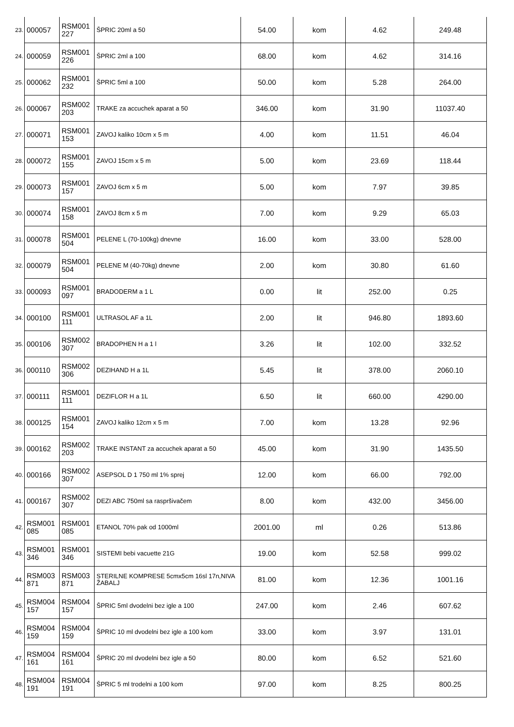| 23. | 000057 | RSM001 227 | ŠPRIC 20ml a 50 | 54.00 | kom | 4.62 | 249.48 |
| 24. | 000059 | RSM001 226 | ŠPRIC 2ml a 100 | 68.00 | kom | 4.62 | 314.16 |
| 25. | 000062 | RSM001 232 | ŠPRIC 5ml a 100 | 50.00 | kom | 5.28 | 264.00 |
| 26. | 000067 | RSM002 203 | TRAKE za accuchek aparat a 50 | 346.00 | kom | 31.90 | 11037.40 |
| 27. | 000071 | RSM001 153 | ZAVOJ kaliko 10cm x 5 m | 4.00 | kom | 11.51 | 46.04 |
| 28. | 000072 | RSM001 155 | ZAVOJ 15cm x 5 m | 5.00 | kom | 23.69 | 118.44 |
| 29. | 000073 | RSM001 157 | ZAVOJ 6cm x 5 m | 5.00 | kom | 7.97 | 39.85 |
| 30. | 000074 | RSM001 158 | ZAVOJ 8cm x 5 m | 7.00 | kom | 9.29 | 65.03 |
| 31. | 000078 | RSM001 504 | PELENE L (70-100kg) dnevne | 16.00 | kom | 33.00 | 528.00 |
| 32. | 000079 | RSM001 504 | PELENE M (40-70kg) dnevne | 2.00 | kom | 30.80 | 61.60 |
| 33. | 000093 | RSM001 097 | BRADODERM a 1 L | 0.00 | lit | 252.00 | 0.25 |
| 34. | 000100 | RSM001 111 | ULTRASOL AF a 1L | 2.00 | lit | 946.80 | 1893.60 |
| 35. | 000106 | RSM002 307 | BRADOPHEN H a 1 l | 3.26 | lit | 102.00 | 332.52 |
| 36. | 000110 | RSM002 306 | DEZIHAND H a 1L | 5.45 | lit | 378.00 | 2060.10 |
| 37. | 000111 | RSM001 111 | DEZIFLOR H a 1L | 6.50 | lit | 660.00 | 4290.00 |
| 38. | 000125 | RSM001 154 | ZAVOJ kaliko 12cm x 5 m | 7.00 | kom | 13.28 | 92.96 |
| 39. | 000162 | RSM002 203 | TRAKE INSTANT za accuchek aparat a 50 | 45.00 | kom | 31.90 | 1435.50 |
| 40. | 000166 | RSM002 307 | ASEPSOL D 1 750 ml 1% sprej | 12.00 | kom | 66.00 | 792.00 |
| 41. | 000167 | RSM002 307 | DEZI ABC 750ml sa raspršivačem | 8.00 | kom | 432.00 | 3456.00 |
| 42. | RSM001 085 | RSM001 085 | ETANOL 70% pak od 1000ml | 2001.00 | ml | 0.26 | 513.86 |
| 43. | RSM001 346 | RSM001 346 | SISTEMI bebi vacuette 21G | 19.00 | kom | 52.58 | 999.02 |
| 44. | RSM003 871 | RSM003 871 | STERILNE KOMPRESE 5cmx5cm 16sl 17n,NIVA ŽABALJ | 81.00 | kom | 12.36 | 1001.16 |
| 45. | RSM004 157 | RSM004 157 | ŠPRIC 5ml dvodelni bez igle a 100 | 247.00 | kom | 2.46 | 607.62 |
| 46. | RSM004 159 | RSM004 159 | ŠPRIC 10 ml dvodelni bez igle a 100 kom | 33.00 | kom | 3.97 | 131.01 |
| 47. | RSM004 161 | RSM004 161 | ŠPRIC 20 ml dvodelni bez igle a 50 | 80.00 | kom | 6.52 | 521.60 |
| 48. | RSM004 191 | RSM004 191 | ŠPRIC 5 ml trodelni a 100 kom | 97.00 | kom | 8.25 | 800.25 |